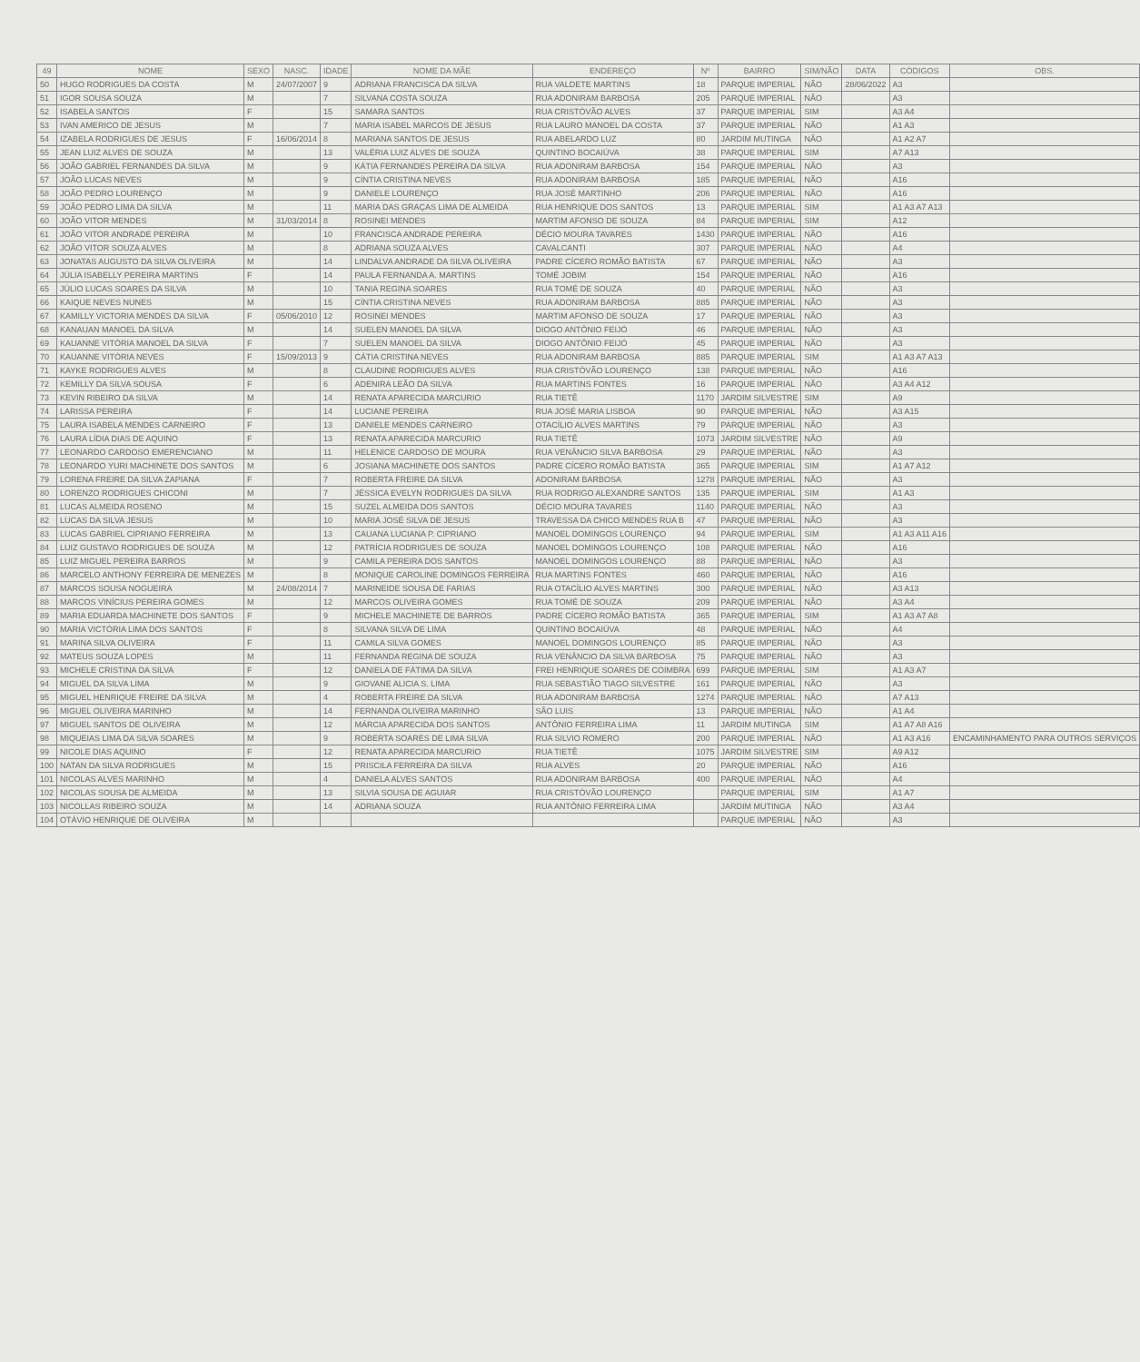| 49 | NOME | SEXO | NASC. | IDADE | NOME DA MÃE | ENDEREÇO | Nº | BAIRRO | SIM/NÃO | DATA | CÓDIGOS | OBS. |
| --- | --- | --- | --- | --- | --- | --- | --- | --- | --- | --- | --- | --- |
| 50 | HUGO RODRIGUES DA COSTA | M | 24/07/2007 | 9 | ADRIANA FRANCISCA DA SILVA | RUA VALDETE MARTINS | 18 | PARQUE IMPERIAL | NÃO | 28/06/2022 | A3 | |
| 51 | IGOR SOUSA SOUZA | M | | 7 | SILVANA COSTA SOUZA | RUA ADONIRAM BARBOSA | 205 | PARQUE IMPERIAL | NÃO | | A3 | |
| 52 | ISABELA SANTOS | F | | 15 | SAMARA SANTOS | RUA CRISTÓVÃO ALVES | 37 | PARQUE IMPERIAL | SIM | | A3 A4 | |
| 53 | IVAN AMERICO DE JESUS | M | | 7 | MARIA ISABEL MARCOS DE JESUS | RUA LAURO MANOEL DA COSTA | 37 | PARQUE IMPERIAL | NÃO | | A1 A3 | |
| 54 | IZABELA RODRIGUES DE JESUS | F | 16/06/2014 | 8 | MARIANA SANTOS DE JESUS | RUA ABELARDO LUZ | 80 | JARDIM MUTINGA | NÃO | | A1 A2 A7 | |
| 55 | JEAN LUIZ ALVES DE SOUZA | M | | 13 | VALÉRIA LUIZ ALVES DE SOUZA | QUINTINO BOCAIÚVA | 38 | PARQUE IMPERIAL | SIM | | A7 A13 | |
| 56 | JOÃO GABRIEL FERNANDES DA SILVA | M | | 9 | KÁTIA FERNANDES PEREIRA DA SILVA | RUA ADONIRAM BARBOSA | 154 | PARQUE IMPERIAL | NÃO | | A3 | |
| 57 | JOÃO LUCAS NEVES | M | | 9 | CÍNTIA CRISTINA NEVES | RUA ADONIRAM BARBOSA | 185 | PARQUE IMPERIAL | NÃO | | A16 | |
| 58 | JOÃO PEDRO LOURENÇO | M | | 9 | DANIELE LOURENÇO | RUA JOSÉ MARTINHO | 206 | PARQUE IMPERIAL | NÃO | | A16 | |
| 59 | JOÃO PEDRO LIMA DA SILVA | M | | 11 | MARIA DAS GRAÇAS LIMA DE ALMEIDA | RUA HENRIQUE DOS SANTOS | 13 | PARQUE IMPERIAL | SIM | | A1 A3 A7 A13 | |
| 60 | JOÃO VITOR MENDES | M | 31/03/2014 | 8 | ROSINEI MENDES | MARTIM AFONSO DE SOUZA | 84 | PARQUE IMPERIAL | SIM | | A12 | |
| 61 | JOÃO VITOR ANDRADE PEREIRA | M | | 10 | FRANCISCA ANDRADE PEREIRA | DÉCIO MOURA TAVARES | 1430 | PARQUE IMPERIAL | NÃO | | A16 | |
| 62 | JOÃO VITOR SOUZA ALVES | M | | 8 | ADRIANA SOUZA ALVES | CAVALCANTI | 307 | PARQUE IMPERIAL | NÃO | | A4 | |
| 63 | JONATAS AUGUSTO DA SILVA OLIVEIRA | M | | 14 | LINDALVA ANDRADE DA SILVA OLIVEIRA | PADRE CÍCERO ROMÃO BATISTA | 67 | PARQUE IMPERIAL | NÃO | | A3 | |
| 64 | JÚLIA ISABELLY PEREIRA MARTINS | F | | 14 | PAULA FERNANDA A. MARTINS | TOMÉ JOBIM | 154 | PARQUE IMPERIAL | NÃO | | A16 | |
| 65 | JÚLIO LUCAS SOARES DA SILVA | M | | 10 | TANIA REGINA SOARES | RUA TOMÉ DE SOUZA | 40 | PARQUE IMPERIAL | NÃO | | A3 | |
| 66 | KAIQUE NEVES NUNES | M | | 15 | CÍNTIA CRISTINA NEVES | RUA ADONIRAM BARBOSA | 885 | PARQUE IMPERIAL | NÃO | | A3 | |
| 67 | KAMILLY VICTORIA MENDES DA SILVA | F | 05/06/2010 | 12 | ROSINEI MENDES | MARTIM AFONSO DE SOUZA | 17 | PARQUE IMPERIAL | NÃO | | A3 | |
| 68 | KANAUAN MANOEL DA SILVA | M | | 14 | SUELEN MANOEL DA SILVA | DIOGO ANTÔNIO FEIJÓ | 46 | PARQUE IMPERIAL | NÃO | | A3 | |
| 69 | KAUANNE VITÓRIA MANOEL DA SILVA | F | | 7 | SUELEN MANOEL DA SILVA | DIOGO ANTÔNIO FEIJÓ | 45 | PARQUE IMPERIAL | NÃO | | A3 | |
| 70 | KAUANNE VITÓRIA NEVES | F | 15/09/2013 | 9 | CÁTIA CRISTINA NEVES | RUA ADONIRAM BARBOSA | 885 | PARQUE IMPERIAL | SIM | | A1 A3 A7 A13 | |
| 71 | KAYKE RODRIGUES ALVES | M | | 8 | CLAUDINE RODRIGUES ALVES | RUA CRISTÓVÃO LOURENÇO | 138 | PARQUE IMPERIAL | NÃO | | A16 | |
| 72 | KEMILLY DA SILVA SOUSA | F | | 6 | ADENIRA LEÃO DA SILVA | RUA MARTINS FONTES | 16 | PARQUE IMPERIAL | NÃO | | A3 A4 A12 | |
| 73 | KEVIN RIBEIRO DA SILVA | M | | 14 | RENATA APARECIDA MARCURIO | RUA TIETÊ | 1170 | JARDIM SILVESTRE | SIM | | A9 | |
| 74 | LARISSA PEREIRA | F | | 14 | LUCIANE PEREIRA | RUA JOSÉ MARIA LISBOA | 90 | PARQUE IMPERIAL | NÃO | | A3 A15 | |
| 75 | LAURA ISABELA MENDES CARNEIRO | F | | 13 | DANIELE MENDES CARNEIRO | OTACÍLIO ALVES MARTINS | 79 | PARQUE IMPERIAL | NÃO | | A3 | |
| 76 | LAURA LÍDIA DIAS DE AQUINO | F | | 13 | RENATA APARECIDA MARCURIO | RUA TIETÊ | 1073 | JARDIM SILVESTRE | NÃO | | A9 | |
| 77 | LEONARDO CARDOSO EMERENCIANO | M | | 11 | HELENICE CARDOSO DE MOURA | RUA VENÂNCIO SILVA BARBOSA | 29 | PARQUE IMPERIAL | NÃO | | A3 | |
| 78 | LEONARDO YURI MACHINETE DOS SANTOS | M | | 6 | JOSIANA MACHINETE DOS SANTOS | PADRE CÍCERO ROMÃO BATISTA | 365 | PARQUE IMPERIAL | SIM | | A1 A7 A12 | |
| 79 | LORENA FREIRE DA SILVA ZAPIANA | F | | 7 | ROBERTA FREIRE DA SILVA | ADONIRAM BARBOSA | 1278 | PARQUE IMPERIAL | NÃO | | A3 | |
| 80 | LORENZO RODRIGUES CHICONI | M | | 7 | JÉSSICA EVELYN RODRIGUES DA SILVA | RUA RODRIGO ALEXANDRE SANTOS | 135 | PARQUE IMPERIAL | SIM | | A1 A3 | |
| 81 | LUCAS ALMEIDA ROSENO | M | | 15 | SUZEL ALMEIDA DOS SANTOS | DÉCIO MOURA TAVARES | 1140 | PARQUE IMPERIAL | NÃO | | A3 | |
| 82 | LUCAS DA SILVA JESUS | M | | 10 | MARIA JOSÉ SILVA DE JESUS | TRAVESSA DA CHICO MENDES RUA B | 47 | PARQUE IMPERIAL | NÃO | | A3 | |
| 83 | LUCAS GABRIEL CIPRIANO FERREIRA | M | | 13 | CAUANA LUCIANA P. CIPRIANO | MANOEL DOMINGOS LOURENÇO | 94 | PARQUE IMPERIAL | SIM | | A1 A3 A11 A16 | |
| 84 | LUIZ GUSTAVO RODRIGUES DE SOUZA | M | | 12 | PATRÍCIA RODRIGUES DE SOUZA | MANOEL DOMINGOS LOURENÇO | 108 | PARQUE IMPERIAL | NÃO | | A16 | |
| 85 | LUIZ MIGUEL PEREIRA BARROS | M | | 9 | CAMILA PEREIRA DOS SANTOS | MANOEL DOMINGOS LOURENÇO | 88 | PARQUE IMPERIAL | NÃO | | A3 | |
| 86 | MARCELO ANTHONY FERREIRA DE MENEZES | M | | 8 | MONIQUE CAROLINE DOMINGOS FERREIRA | RUA MARTINS FONTES | 460 | PARQUE IMPERIAL | NÃO | | A16 | |
| 87 | MARCOS SOUSA NOGUEIRA | M | 24/08/2014 | 7 | MARINEIDE SOUSA DE FARIAS | RUA OTACÍLIO ALVES MARTINS | 300 | PARQUE IMPERIAL | NÃO | | A3 A13 | |
| 88 | MARCOS VINÍCIUS PEREIRA GOMES | M | | 12 | MARCOS OLIVEIRA GOMES | RUA TOMÉ DE SOUZA | 209 | PARQUE IMPERIAL | NÃO | | A3 A4 | |
| 89 | MARIA EDUARDA MACHINETE DOS SANTOS | F | | 9 | MICHELE MACHINETE DE BARROS | PADRE CÍCERO ROMÃO BATISTA | 365 | PARQUE IMPERIAL | SIM | | A1 A3 A7 A8 | |
| 90 | MARIA VICTÓRIA LIMA DOS SANTOS | F | | 8 | SILVANA SILVA DE LIMA | QUINTINO BOCAIÚVA | 48 | PARQUE IMPERIAL | NÃO | | A4 | |
| 91 | MARINA SILVA OLIVEIRA | F | | 11 | CAMILA SILVA GOMES | MANOEL DOMINGOS LOURENÇO | 85 | PARQUE IMPERIAL | NÃO | | A3 | |
| 92 | MATEUS SOUZA LOPES | M | | 11 | FERNANDA REGINA DE SOUZA | RUA VENÂNCIO DA SILVA BARBOSA | 75 | PARQUE IMPERIAL | NÃO | | A3 | |
| 93 | MICHELE CRISTINA DA SILVA | F | | 12 | DANIELA DE FÁTIMA DA SILVA | FREI HENRIQUE SOARES DE COIMBRA | 699 | PARQUE IMPERIAL | SIM | | A1 A3 A7 | |
| 94 | MIGUEL DA SILVA LIMA | M | | 9 | GIOVANE ALICIA S. LIMA | RUA SEBASTIÃO TIAGO SILVESTRE | 161 | PARQUE IMPERIAL | NÃO | | A3 | |
| 95 | MIGUEL HENRIQUE FREIRE DA SILVA | M | | 4 | ROBERTA FREIRE DA SILVA | RUA ADONIRAM BARBOSA | 1274 | PARQUE IMPERIAL | NÃO | | A7 A13 | |
| 96 | MIGUEL OLIVEIRA MARINHO | M | | 14 | FERNANDA OLIVEIRA MARINHO | SÃO LUIS | 13 | PARQUE IMPERIAL | NÃO | | A1 A4 | |
| 97 | MIGUEL SANTOS DE OLIVEIRA | M | | 12 | MÁRCIA APARECIDA DOS SANTOS | ANTÔNIO FERREIRA LIMA | 11 | JARDIM MUTINGA | SIM | | A1 A7 A8 A16 | |
| 98 | MIQUEIAS LIMA DA SILVA SOARES | M | | 9 | ROBERTA SOARES DE LIMA SILVA | RUA SILVIO ROMERO | 200 | PARQUE IMPERIAL | NÃO | | A1 A3 A16 | ENCAMINHAMENTO PARA OUTROS SERVIÇOS |
| 99 | NICOLE DIAS AQUINO | F | | 12 | RENATA APARECIDA MARCURIO | RUA TIETÊ | 1075 | JARDIM SILVESTRE | SIM | | A9 A12 | |
| 100 | NATAN DA SILVA RODRIGUES | M | | 15 | PRISCILA FERREIRA DA SILVA | RUA ALVES | 20 | PARQUE IMPERIAL | NÃO | | A16 | |
| 101 | NICOLAS ALVES MARINHO | M | | 4 | DANIELA ALVES SANTOS | RUA ADONIRAM BARBOSA | 400 | PARQUE IMPERIAL | NÃO | | A4 | |
| 102 | NICOLAS SOUSA DE ALMEIDA | M | | 13 | SILVIA SOUSA DE AGUIAR | RUA CRISTÓVÃO LOURENÇO | | PARQUE IMPERIAL | SIM | | A1 A7 | |
| 103 | NICOLLAS RIBEIRO SOUZA | M | | 14 | ADRIANA SOUZA | RUA ANTÔNIO FERREIRA LIMA | | JARDIM MUTINGA | NÃO | | A3 A4 | |
| 104 | OTÁVIO HENRIQUE DE OLIVEIRA | M | | | | | | PARQUE IMPERIAL | NÃO | | A3 | |